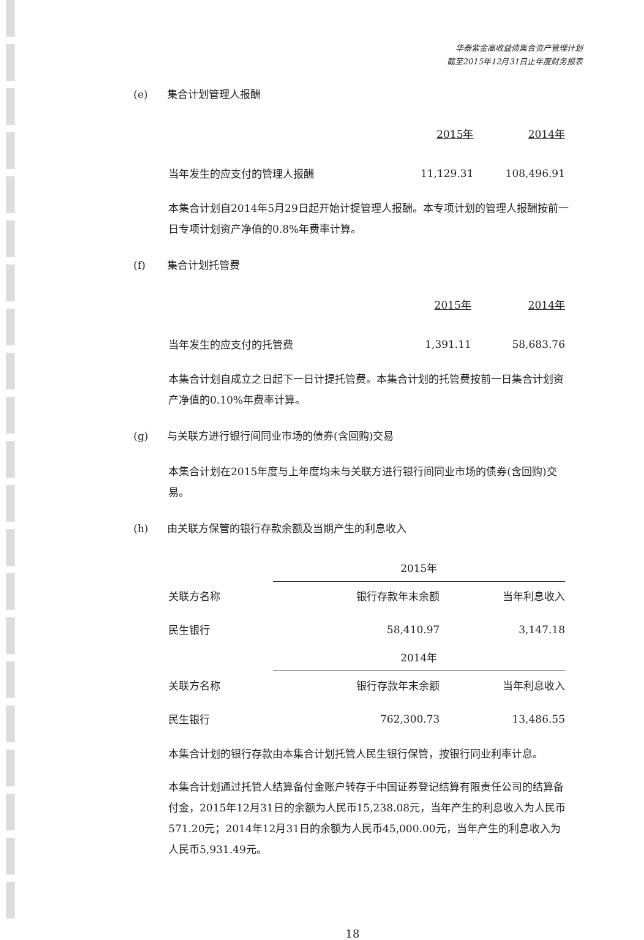华泰紫金高收益债集合资产管理计划
截至2015年12月31日止年度财务报表
(e) 集合计划管理人报酬
| | 2015年 | 2014年 |
| --- | --- | --- |
| 当年发生的应支付的管理人报酬 | 11,129.31 | 108,496.91 |
本集合计划自2014年5月29日起开始计提管理人报酬。本专项计划的管理人报酬按前一日专项计划资产净值的0.8%年费率计算。
(f) 集合计划托管费
| | 2015年 | 2014年 |
| --- | --- | --- |
| 当年发生的应支付的托管费 | 1,391.11 | 58,683.76 |
本集合计划自成立之日起下一日计提托管费。本集合计划的托管费按前一日集合计划资产净值的0.10%年费率计算。
(g) 与关联方进行银行间同业市场的债券(含回购)交易
本集合计划在2015年度与上年度均未与关联方进行银行间同业市场的债券(含回购)交易。
(h) 由关联方保管的银行存款余额及当期产生的利息收入
| | 2015年 | |
| --- | --- | --- |
| 关联方名称 | 银行存款年末余额 | 当年利息收入 |
| 民生银行 | 58,410.97 | 3,147.18 |
| | 2014年 | |
| 关联方名称 | 银行存款年末余额 | 当年利息收入 |
| 民生银行 | 762,300.73 | 13,486.55 |
本集合计划的银行存款由本集合计划托管人民生银行保管，按银行同业利率计息。
本集合计划通过托管人结算备付金账户转存于中国证券登记结算有限责任公司的结算备付金，2015年12月31日的余额为人民币15,238.08元，当年产生的利息收入为人民币571.20元；2014年12月31日的余额为人民币45,000.00元，当年产生的利息收入为人民币5,931.49元。
18